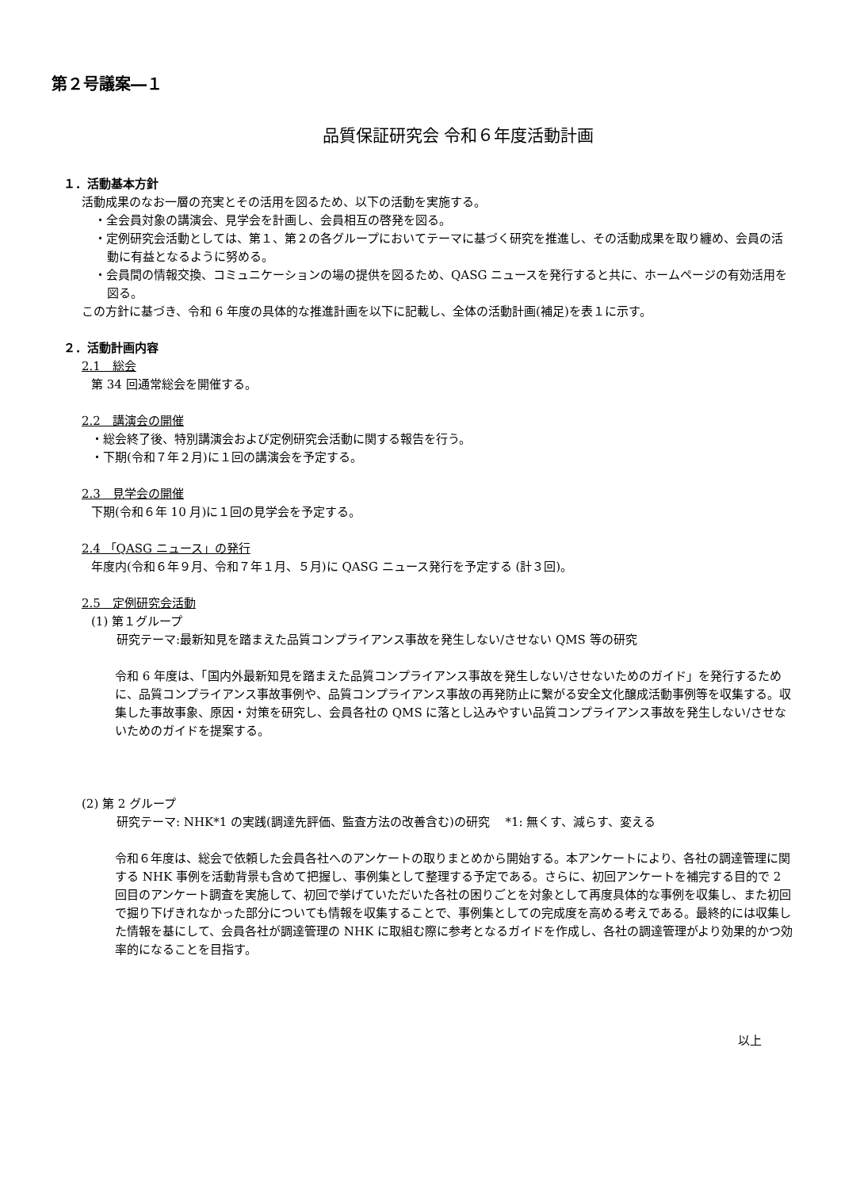第２号議案―１
品質保証研究会 令和６年度活動計画
１．活動基本方針
活動成果のなお一層の充実とその活用を図るため、以下の活動を実施する。
・全会員対象の講演会、見学会を計画し、会員相互の啓発を図る。
・定例研究会活動としては、第１、第２の各グループにおいてテーマに基づく研究を推進し、その活動成果を取り纏め、会員の活動に有益となるように努める。
・会員間の情報交換、コミュニケーションの場の提供を図るため、QASG ニュースを発行すると共に、ホームページの有効活用を図る。
この方針に基づき、令和 6 年度の具体的な推進計画を以下に記載し、全体の活動計画(補足)を表１に示す。
２．活動計画内容
2.1　総会
第 34 回通常総会を開催する。
2.2　講演会の開催
・総会終了後、特別講演会および定例研究会活動に関する報告を行う。
・下期(令和７年２月)に１回の講演会を予定する。
2.3　見学会の開催
下期(令和６年 10 月)に１回の見学会を予定する。
2.4 「QASG ニュース」の発行
年度内(令和６年９月、令和７年１月、５月)に QASG ニュース発行を予定する (計３回)。
2.5　定例研究会活動
(1) 第１グループ
研究テーマ:最新知見を踏まえた品質コンプライアンス事故を発生しない/させない QMS 等の研究
令和 6 年度は、「国内外最新知見を踏まえた品質コンプライアンス事故を発生しない/させないためのガイド」を発行するために、品質コンプライアンス事故事例や、品質コンプライアンス事故の再発防止に繋がる安全文化醸成活動事例等を収集する。収集した事故事象、原因・対策を研究し、会員各社の QMS に落とし込みやすい品質コンプライアンス事故を発生しない/させないためのガイドを提案する。
(2) 第 2 グループ
研究テーマ: NHK*1 の実践(調達先評価、監査方法の改善含む)の研究　 *1: 無くす、減らす、変える
令和６年度は、総会で依頼した会員各社へのアンケートの取りまとめから開始する。本アンケートにより、各社の調達管理に関する NHK 事例を活動背景も含めて把握し、事例集として整理する予定である。さらに、初回アンケートを補完する目的で 2 回目のアンケート調査を実施して、初回で挙げていただいた各社の困りごとを対象として再度具体的な事例を収集し、また初回で掘り下げきれなかった部分についても情報を収集することで、事例集としての完成度を高める考えである。最終的には収集した情報を基にして、会員各社が調達管理の NHK に取組む際に参考となるガイドを作成し、各社の調達管理がより効果的かつ効率的になることを目指す。
以上